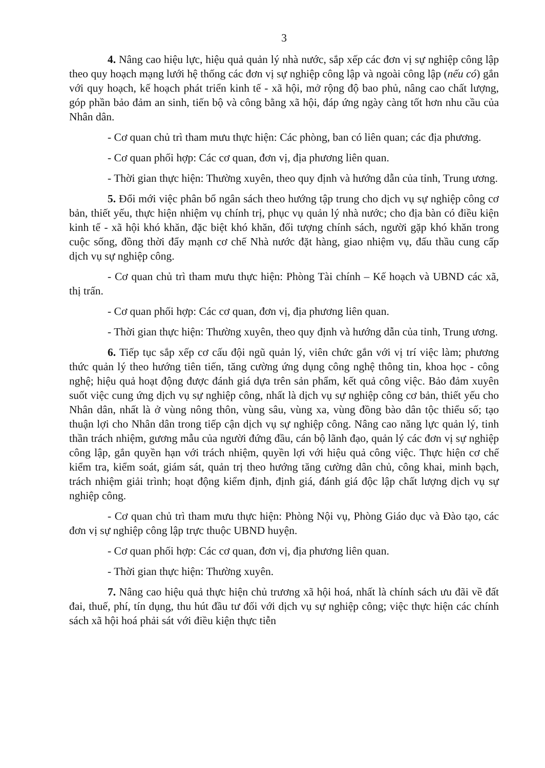3
4. Nâng cao hiệu lực, hiệu quả quản lý nhà nước, sắp xếp các đơn vị sự nghiệp công lập theo quy hoạch mạng lưới hệ thống các đơn vị sự nghiệp công lập và ngoài công lập (nếu có) gắn với quy hoạch, kế hoạch phát triển kinh tế - xã hội, mở rộng độ bao phủ, nâng cao chất lượng, góp phần bảo đảm an sinh, tiến bộ và công bằng xã hội, đáp ứng ngày càng tốt hơn nhu cầu của Nhân dân.
- Cơ quan chủ trì tham mưu thực hiện: Các phòng, ban có liên quan; các địa phương.
- Cơ quan phối hợp: Các cơ quan, đơn vị, địa phương liên quan.
- Thời gian thực hiện: Thường xuyên, theo quy định và hướng dẫn của tỉnh, Trung ương.
5. Đổi mới việc phân bổ ngân sách theo hướng tập trung cho dịch vụ sự nghiệp công cơ bản, thiết yếu, thực hiện nhiệm vụ chính trị, phục vụ quản lý nhà nước; cho địa bàn có điều kiện kinh tế - xã hội khó khăn, đặc biệt khó khăn, đối tượng chính sách, người gặp khó khăn trong cuộc sống, đồng thời đẩy mạnh cơ chế Nhà nước đặt hàng, giao nhiệm vụ, đấu thầu cung cấp dịch vụ sự nghiệp công.
- Cơ quan chủ trì tham mưu thực hiện: Phòng Tài chính – Kế hoạch và UBND các xã, thị trấn.
- Cơ quan phối hợp: Các cơ quan, đơn vị, địa phương liên quan.
- Thời gian thực hiện: Thường xuyên, theo quy định và hướng dẫn của tỉnh, Trung ương.
6. Tiếp tục sắp xếp cơ cấu đội ngũ quản lý, viên chức gắn với vị trí việc làm; phương thức quản lý theo hướng tiên tiến, tăng cường ứng dụng công nghệ thông tin, khoa học - công nghệ; hiệu quả hoạt động được đánh giá dựa trên sản phẩm, kết quả công việc. Bảo đảm xuyên suốt việc cung ứng dịch vụ sự nghiệp công, nhất là dịch vụ sự nghiệp công cơ bản, thiết yếu cho Nhân dân, nhất là ở vùng nông thôn, vùng sâu, vùng xa, vùng đồng bào dân tộc thiểu số; tạo thuận lợi cho Nhân dân trong tiếp cận dịch vụ sự nghiệp công. Nâng cao năng lực quản lý, tinh thần trách nhiệm, gương mẫu của người đứng đầu, cán bộ lãnh đạo, quản lý các đơn vị sự nghiệp công lập, gắn quyền hạn với trách nhiệm, quyền lợi với hiệu quả công việc. Thực hiện cơ chế kiểm tra, kiểm soát, giám sát, quản trị theo hướng tăng cường dân chủ, công khai, minh bạch, trách nhiệm giải trình; hoạt động kiểm định, định giá, đánh giá độc lập chất lượng dịch vụ sự nghiệp công.
- Cơ quan chủ trì tham mưu thực hiện: Phòng Nội vụ, Phòng Giáo dục và Đào tạo, các đơn vị sự nghiệp công lập trực thuộc UBND huyện.
- Cơ quan phối hợp: Các cơ quan, đơn vị, địa phương liên quan.
- Thời gian thực hiện: Thường xuyên.
7. Nâng cao hiệu quả thực hiện chủ trương xã hội hoá, nhất là chính sách ưu đãi về đất đai, thuế, phí, tín dụng, thu hút đầu tư đối với dịch vụ sự nghiệp công; việc thực hiện các chính sách xã hội hoá phải sát với điều kiện thực tiễn